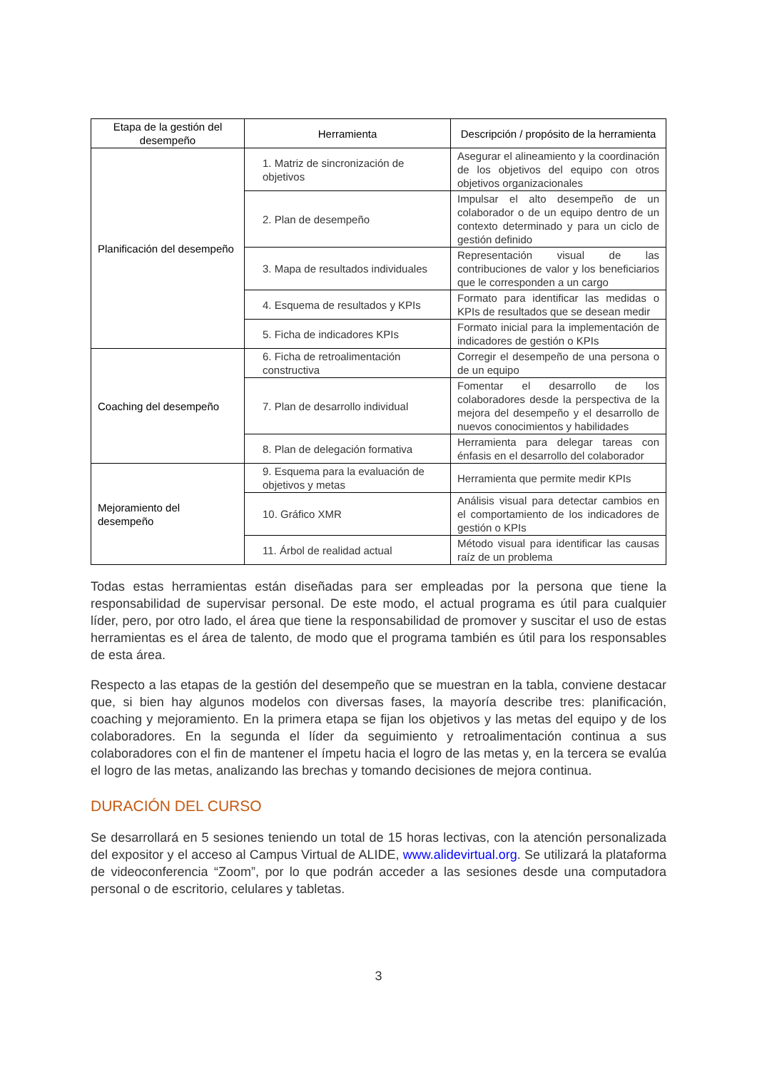| Etapa de la gestión del desempeño | Herramienta | Descripción / propósito de la herramienta |
| --- | --- | --- |
| Planificación del desempeño | 1. Matriz de sincronización de objetivos | Asegurar el alineamiento y la coordinación de los objetivos del equipo con otros objetivos organizacionales |
| | 2. Plan de desempeño | Impulsar el alto desempeño de un colaborador o de un equipo dentro de un contexto determinado y para un ciclo de gestión definido |
| | 3. Mapa de resultados individuales | Representación visual de las contribuciones de valor y los beneficiarios que le corresponden a un cargo |
| | 4. Esquema de resultados y KPIs | Formato para identificar las medidas o KPIs de resultados que se desean medir |
| | 5. Ficha de indicadores KPIs | Formato inicial para la implementación de indicadores de gestión o KPIs |
| Coaching del desempeño | 6. Ficha de retroalimentación constructiva | Corregir el desempeño de una persona o de un equipo |
| | 7. Plan de desarrollo individual | Fomentar el desarrollo de los colaboradores desde la perspectiva de la mejora del desempeño y el desarrollo de nuevos conocimientos y habilidades |
| | 8. Plan de delegación formativa | Herramienta para delegar tareas con énfasis en el desarrollo del colaborador |
| Mejoramiento del desempeño | 9. Esquema para la evaluación de objetivos y metas | Herramienta que permite medir KPIs |
| | 10. Gráfico XMR | Análisis visual para detectar cambios en el comportamiento de los indicadores de gestión o KPIs |
| | 11. Árbol de realidad actual | Método visual para identificar las causas raíz de un problema |
Todas estas herramientas están diseñadas para ser empleadas por la persona que tiene la responsabilidad de supervisar personal. De este modo, el actual programa es útil para cualquier líder, pero, por otro lado, el área que tiene la responsabilidad de promover y suscitar el uso de estas herramientas es el área de talento, de modo que el programa también es útil para los responsables de esta área.
Respecto a las etapas de la gestión del desempeño que se muestran en la tabla, conviene destacar que, si bien hay algunos modelos con diversas fases, la mayoría describe tres: planificación, coaching y mejoramiento. En la primera etapa se fijan los objetivos y las metas del equipo y de los colaboradores. En la segunda el líder da seguimiento y retroalimentación continua a sus colaboradores con el fin de mantener el ímpetu hacia el logro de las metas y, en la tercera se evalúa el logro de las metas, analizando las brechas y tomando decisiones de mejora continua.
DURACIÓN DEL CURSO
Se desarrollará en 5 sesiones teniendo un total de 15 horas lectivas, con la atención personalizada del expositor y el acceso al Campus Virtual de ALIDE, www.alidevirtual.org. Se utilizará la plataforma de videoconferencia “Zoom”, por lo que podrán acceder a las sesiones desde una computadora personal o de escritorio, celulares y tabletas.
3